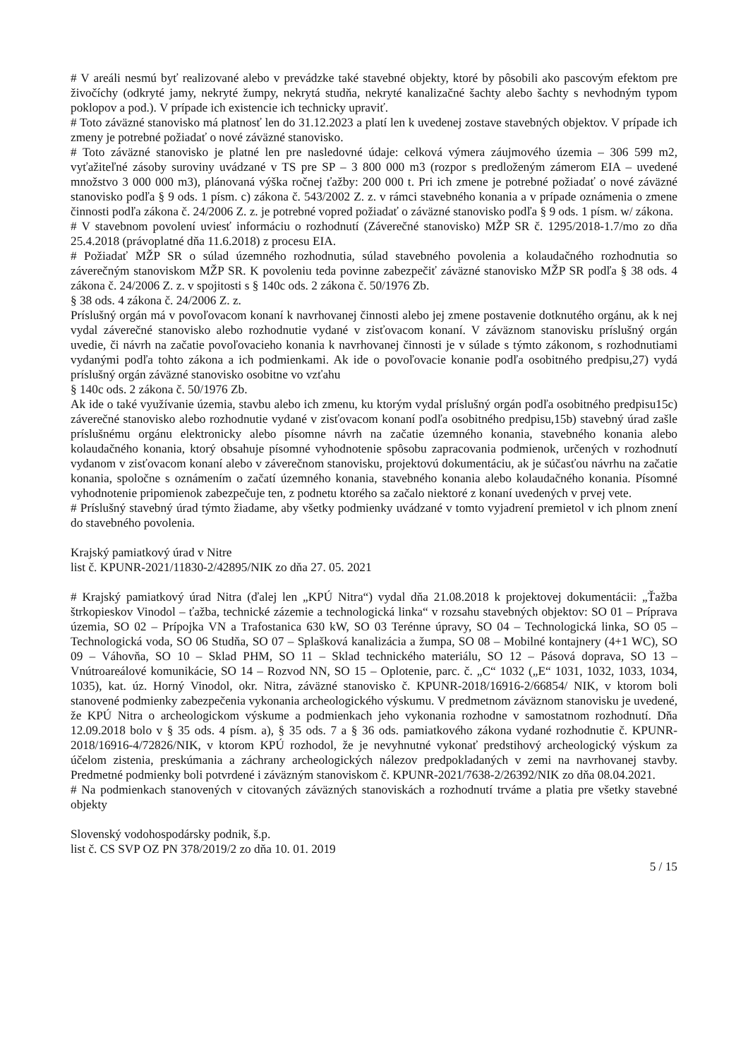# V areáli nesmú byť realizované alebo v prevádzke také stavebné objekty, ktoré by pôsobili ako pascovým efektom pre živočíchy (odkryté jamy, nekryté žumpy, nekrytá studňa, nekryté kanalizačné šachty alebo šachty s nevhodným typom poklopov a pod.). V prípade ich existencie ich technicky upraviť.
# Toto záväzné stanovisko má platnosť len do 31.12.2023 a platí len k uvedenej zostave stavebných objektov. V prípade ich zmeny je potrebné požiadať o nové záväzné stanovisko.
# Toto záväzné stanovisko je platné len pre nasledovné údaje: celková výmera záujmového územia – 306 599 m2, vyťažiteľné zásoby suroviny uvádzané v TS pre SP – 3 800 000 m3 (rozpor s predloženým zámerom EIA – uvedené množstvo 3 000 000 m3), plánovaná výška ročnej ťažby: 200 000 t. Pri ich zmene je potrebné požiadať o nové záväzné stanovisko podľa § 9 ods. 1 písm. c) zákona č. 543/2002 Z. z. v rámci stavebného konania a v prípade oznámenia o zmene činnosti podľa zákona č. 24/2006 Z. z. je potrebné vopred požiadať o záväzné stanovisko podľa § 9 ods. 1 písm. w/ zákona.
# V stavebnom povolení uviesť informáciu o rozhodnutí (Záverečné stanovisko) MŽP SR č. 1295/2018-1.7/mo zo dňa 25.4.2018 (právoplatné dňa 11.6.2018) z procesu EIA.
# Požiadať MŽP SR o súlad územného rozhodnutia, súlad stavebného povolenia a kolaudačného rozhodnutia so záverečným stanoviskom MŽP SR. K povoleniu teda povinne zabezpečiť záväzné stanovisko MŽP SR podľa § 38 ods. 4 zákona č. 24/2006 Z. z. v spojitosti s § 140c ods. 2 zákona č. 50/1976 Zb.
§ 38 ods. 4 zákona č. 24/2006 Z. z.
Príslušný orgán má v povoľovacom konaní k navrhovanej činnosti alebo jej zmene postavenie dotknutého orgánu, ak k nej vydal záverečné stanovisko alebo rozhodnutie vydané v zisťovacom konaní. V záväznom stanovisku príslušný orgán uvedie, či návrh na začatie povoľovacieho konania k navrhovanej činnosti je v súlade s týmto zákonom, s rozhodnutiami vydanými podľa tohto zákona a ich podmienkami. Ak ide o povoľovacie konanie podľa osobitného predpisu,27) vydá príslušný orgán záväzné stanovisko osobitne vo vzťahu
§ 140c ods. 2 zákona č. 50/1976 Zb.
Ak ide o také využívanie územia, stavbu alebo ich zmenu, ku ktorým vydal príslušný orgán podľa osobitného predpisu15c) záverečné stanovisko alebo rozhodnutie vydané v zisťovacom konaní podľa osobitného predpisu,15b) stavebný úrad zašle príslušnému orgánu elektronicky alebo písomne návrh na začatie územného konania, stavebného konania alebo kolaudačného konania, ktorý obsahuje písomné vyhodnotenie spôsobu zapracovania podmienok, určených v rozhodnutí vydanom v zisťovacom konaní alebo v záverečnom stanovisku, projektovú dokumentáciu, ak je súčasťou návrhu na začatie konania, spoločne s oznámením o začatí územného konania, stavebného konania alebo kolaudačného konania. Písomné vyhodnotenie pripomienok zabezpečuje ten, z podnetu ktorého sa začalo niektoré z konaní uvedených v prvej vete.
# Príslušný stavebný úrad týmto žiadame, aby všetky podmienky uvádzané v tomto vyjadrení premietol v ich plnom znení do stavebného povolenia.
Krajský pamiatkový úrad v Nitre
list č. KPUNR-2021/11830-2/42895/NIK zo dňa 27. 05. 2021
# Krajský pamiatkový úrad Nitra (ďalej len „KPÚ Nitra“) vydal dňa 21.08.2018 k projektovej dokumentácii: „Ťažba štrkopieskov Vinodol – ťažba, technické zázemie a technologická linka“ v rozsahu stavebných objektov: SO 01 – Príprava územia, SO 02 – Prípojka VN a Trafostanica 630 kW, SO 03 Terénne úpravy, SO 04 – Technologická linka, SO 05 – Technologická voda, SO 06 Studňa, SO 07 – Splašková kanalizácia a žumpa, SO 08 – Mobilné kontajnery (4+1 WC), SO 09 – Váhovňa, SO 10 – Sklad PHM, SO 11 – Sklad technického materiálu, SO 12 – Pásová doprava, SO 13 – Vnútroareálové komunikácie, SO 14 – Rozvod NN, SO 15 – Oplotenie, parc. č. „C“ 1032 („E“ 1031, 1032, 1033, 1034, 1035), kat. úz. Horný Vinodol, okr. Nitra, záväzné stanovisko č. KPUNR-2018/16916-2/66854/ NIK, v ktorom boli stanovené podmienky zabezpečenia vykonania archeologického výskumu. V predmetnom záväznom stanovisku je uvedené, že KPÚ Nitra o archeologickom výskume a podmienkach jeho vykonania rozhodne v samostatnom rozhodnutí. Dňa 12.09.2018 bolo v § 35 ods. 4 písm. a), § 35 ods. 7 a § 36 ods. pamiatkového zákona vydané rozhodnutie č. KPUNR-2018/16916-4/72826/NIK, v ktorom KPÚ rozhodol, že je nevyhnutné vykonať predstihový archeologický výskum za účelom zistenia, preskúmania a záchrany archeologických nálezov predpokladaných v zemi na navrhovanej stavby. Predmetné podmienky boli potvrdené i záväzným stanoviskom č. KPUNR-2021/7638-2/26392/NIK zo dňa 08.04.2021.
# Na podmienkach stanovených v citovaných záväzných stanoviskách a rozhodnutí trváme a platia pre všetky stavebné objekty
Slovenský vodohospodársky podnik, š.p.
list č. CS SVP OZ PN 378/2019/2 zo dňa 10. 01. 2019
5 / 15